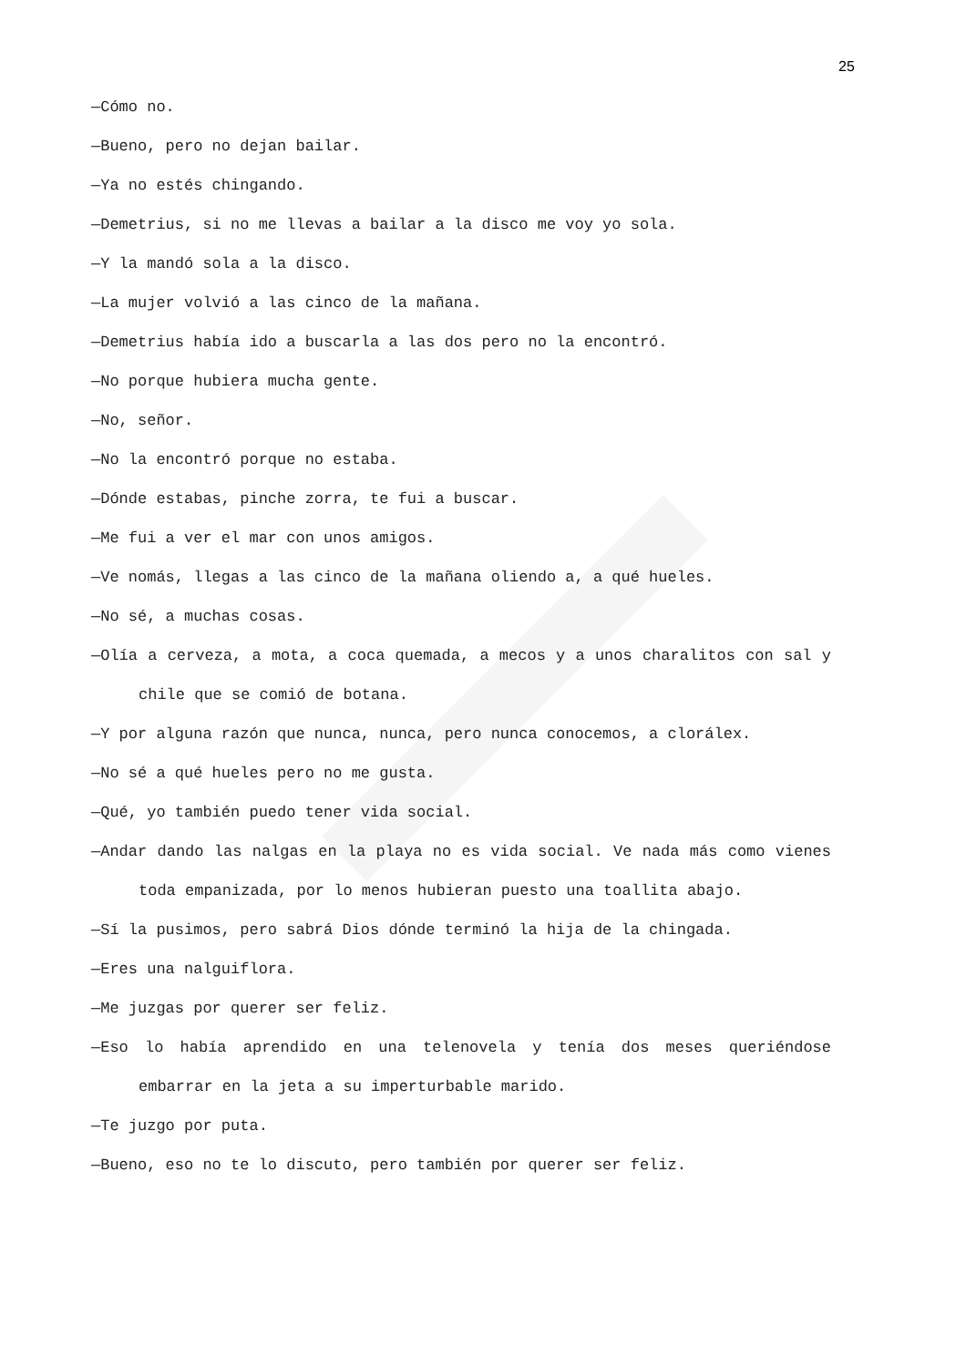25
—Cómo no.
—Bueno, pero no dejan bailar.
—Ya no estés chingando.
—Demetrius, si no me llevas a bailar a la disco me voy yo sola.
—Y la mandó sola a la disco.
—La mujer volvió a las cinco de la mañana.
—Demetrius había ido a buscarla a las dos pero no la encontró.
—No porque hubiera mucha gente.
—No, señor.
—No la encontró porque no estaba.
—Dónde estabas, pinche zorra, te fui a buscar.
—Me fui a ver el mar con unos amigos.
—Ve nomás, llegas a las cinco de la mañana oliendo a, a qué hueles.
—No sé, a muchas cosas.
—Olía a cerveza, a mota, a coca quemada, a mecos y a unos charalitos con sal y chile que se comió de botana.
—Y por alguna razón que nunca, nunca, pero nunca conocemos, a clorálex.
—No sé a qué hueles pero no me gusta.
—Qué, yo también puedo tener vida social.
—Andar dando las nalgas en la playa no es vida social. Ve nada más como vienes toda empanizada, por lo menos hubieran puesto una toallita abajo.
—Sí la pusimos, pero sabrá Dios dónde terminó la hija de la chingada.
—Eres una nalguiflora.
—Me juzgas por querer ser feliz.
—Eso lo había aprendido en una telenovela y tenía dos meses queriéndose embarrar en la jeta a su imperturbable marido.
—Te juzgo por puta.
—Bueno, eso no te lo discuto, pero también por querer ser feliz.